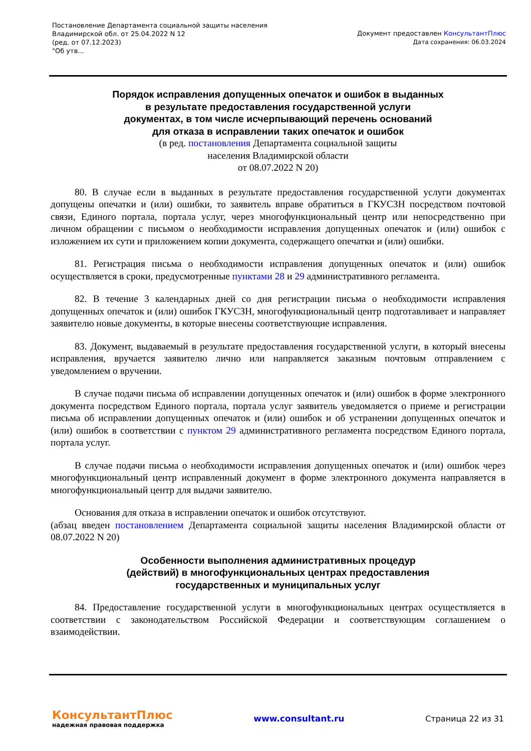Постановление Департамента социальной защиты населения
Владимирской обл. от 25.04.2022 N 12
(ред. от 07.12.2023)
"Об утв...
Документ предоставлен КонсультантПлюс
Дата сохранения: 06.03.2024
Порядок исправления допущенных опечаток и ошибок в выданных
в результате предоставления государственной услуги
документах, в том числе исчерпывающий перечень оснований
для отказа в исправлении таких опечаток и ошибок
(в ред. постановления Департамента социальной защиты
населения Владимирской области
от 08.07.2022 N 20)
80. В случае если в выданных в результате предоставления государственной услуги документах допущены опечатки и (или) ошибки, то заявитель вправе обратиться в ГКУСЗН посредством почтовой связи, Единого портала, портала услуг, через многофункциональный центр или непосредственно при личном обращении с письмом о необходимости исправления допущенных опечаток и (или) ошибок с изложением их сути и приложением копии документа, содержащего опечатки и (или) ошибки.
81. Регистрация письма о необходимости исправления допущенных опечаток и (или) ошибок осуществляется в сроки, предусмотренные пунктами 28 и 29 административного регламента.
82. В течение 3 календарных дней со дня регистрации письма о необходимости исправления допущенных опечаток и (или) ошибок ГКУСЗН, многофункциональный центр подготавливает и направляет заявителю новые документы, в которые внесены соответствующие исправления.
83. Документ, выдаваемый в результате предоставления государственной услуги, в который внесены исправления, вручается заявителю лично или направляется заказным почтовым отправлением с уведомлением о вручении.
В случае подачи письма об исправлении допущенных опечаток и (или) ошибок в форме электронного документа посредством Единого портала, портала услуг заявитель уведомляется о приеме и регистрации письма об исправлении допущенных опечаток и (или) ошибок и об устранении допущенных опечаток и (или) ошибок в соответствии с пунктом 29 административного регламента посредством Единого портала, портала услуг.
В случае подачи письма о необходимости исправления допущенных опечаток и (или) ошибок через многофункциональный центр исправленный документ в форме электронного документа направляется в многофункциональный центр для выдачи заявителю.
Основания для отказа в исправлении опечаток и ошибок отсутствуют.
(абзац введен постановлением Департамента социальной защиты населения Владимирской области от 08.07.2022 N 20)
Особенности выполнения административных процедур
(действий) в многофункциональных центрах предоставления
государственных и муниципальных услуг
84. Предоставление государственной услуги в многофункциональных центрах осуществляется в соответствии с законодательством Российской Федерации и соответствующим соглашением о взаимодействии.
КонсультантПлюс
надежная правовая поддержка
www.consultant.ru Страница 22 из 31